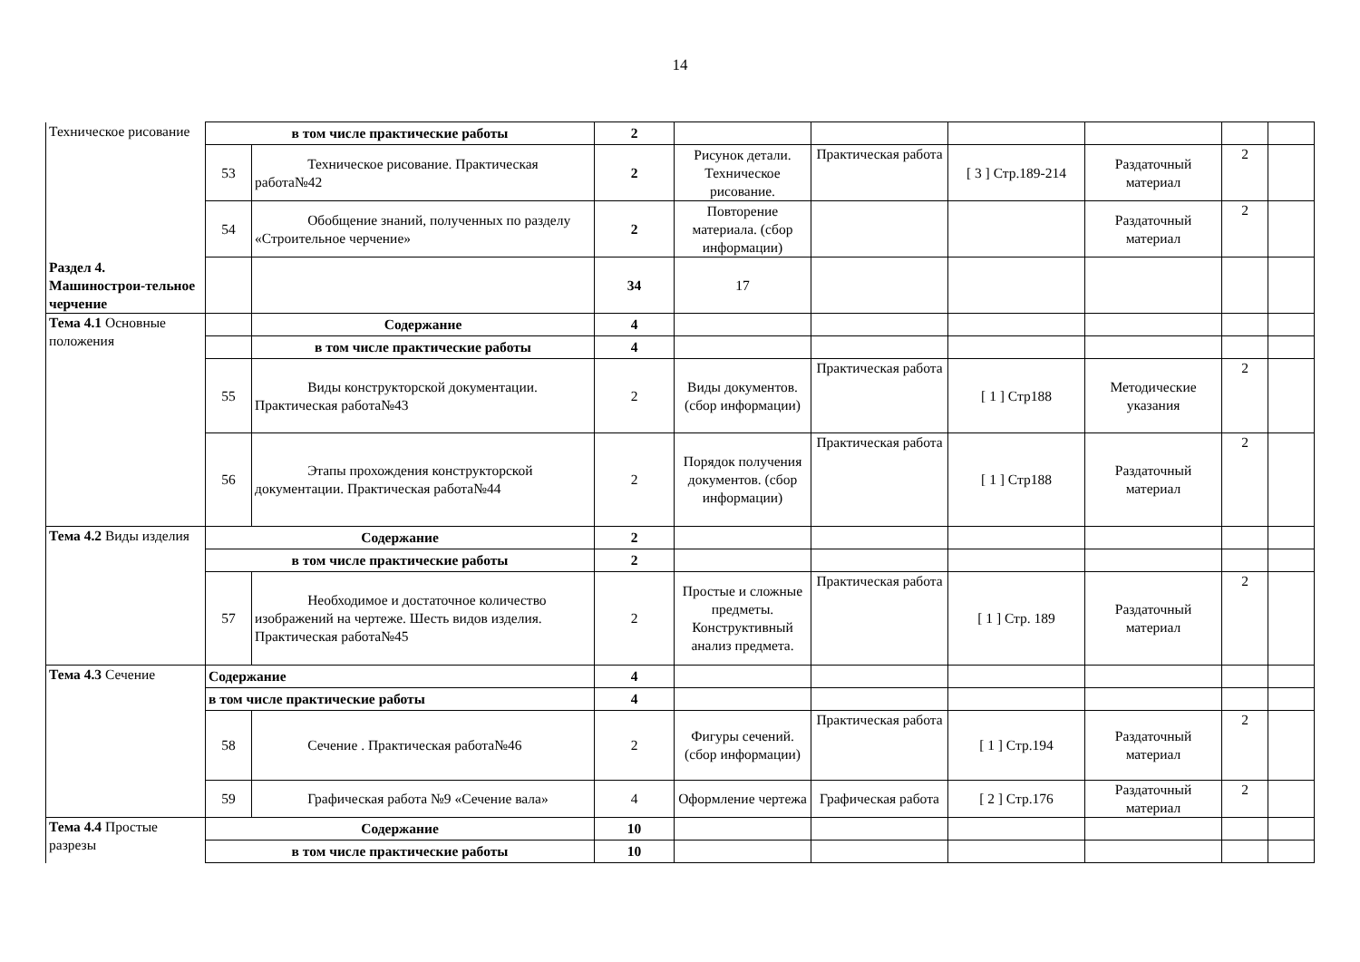14
| Техническое рисование | в том числе практические работы | | 2 | | | | | | |
| | 53 | Техническое рисование. Практическая работа№42 | 2 | Рисунок детали. Техническое рисование. | Практическая работа | [ 3 ] Стр.189-214 | Раздаточный материал | 2 | |
| | 54 | Обобщение знаний, полученных по разделу «Строительное черчение» | 2 | Повторение материала. (сбор информации) | | | Раздаточный материал | 2 | |
| Раздел 4. Машинострои-тельное черчение | | | 34 | 17 | | | | | |
| Тема 4.1 Основные положения | | Содержание | 4 | | | | | | |
| | | в том числе практические работы | 4 | | | | | | |
| | 55 | Виды конструкторской документации. Практическая работа№43 | 2 | Виды документов. (сбор информации) | Практическая работа | [ 1 ] Стр188 | Методические указания | 2 | |
| | 56 | Этапы прохождения конструкторской документации. Практическая работа№44 | 2 | Порядок получения документов. (сбор информации) | Практическая работа | [ 1 ] Стр188 | Раздаточный материал | 2 | |
| Тема 4.2 Виды изделия | Содержание | | 2 | | | | | | |
| | в том числе практические работы | | 2 | | | | | | |
| | 57 | Необходимое и достаточное количество изображений на чертеже. Шесть видов изделия. Практическая работа№45 | 2 | Простые и сложные предметы. Конструктивный анализ предмета. | Практическая работа | [ 1 ] Стр. 189 | Раздаточный материал | 2 | |
| Тема 4.3 Сечение | Содержание | | 4 | | | | | | |
| | в том числе практические работы | | 4 | | | | | | |
| | 58 | Сечение . Практическая работа№46 | 2 | Фигуры сечений. (сбор информации) | Практическая работа | [ 1 ] Стр.194 | Раздаточный материал | 2 | |
| | 59 | Графическая работа №9 «Сечение вала» | 4 | Оформление чертежа | Графическая работа | [ 2 ] Стр.176 | Раздаточный материал | 2 | |
| Тема 4.4 Простые разрезы | Содержание | | 10 | | | | | | |
| | в том числе практические работы | | 10 | | | | | | |